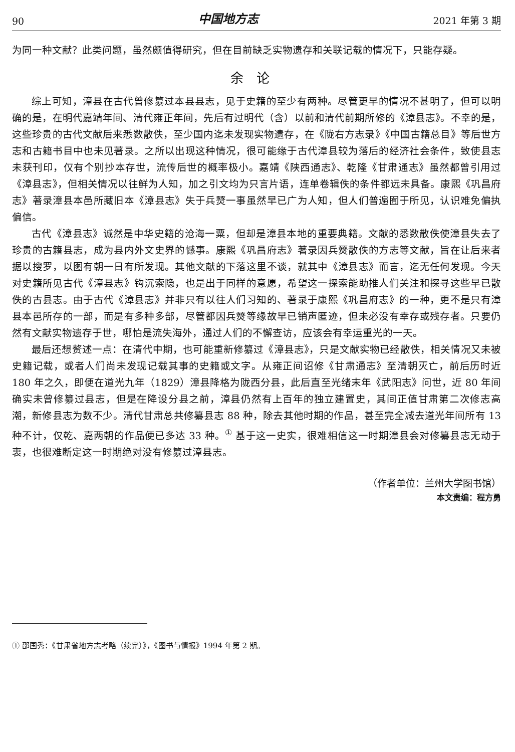90 中国地方志 2021 年第 3 期
为同一种文献？此类问题，虽然颇值得研究，但在目前缺乏实物遗存和关联记载的情况下，只能存疑。
余论
综上可知，漳县在古代曾修纂过本县县志，见于史籍的至少有两种。尽管更早的情况不甚明了，但可以明确的是，在明代嘉靖年间、清代雍正年间，先后有过明代（含）以前和清代前期所修的《漳县志》。不幸的是，这些珍贵的古代文献后来悉数散佚，至少国内迄未发现实物遗存，在《陇右方志录》《中国古籍总目》等后世方志和古籍书目中也未见著录。之所以出现这种情况，很可能缘于古代漳县较为落后的经济社会条件，致使县志未获刊印，仅有个别抄本存世，流传后世的概率极小。嘉靖《陕西通志》、乾隆《甘肃通志》虽然都曾引用过《漳县志》，但相关情况以往鲜为人知，加之引文均为只言片语，连单卷辑佚的条件都远未具备。康熙《巩昌府志》著录漳县本邑所藏旧本《漳县志》失于兵燹一事虽然早已广为人知，但人们普遍囿于所见，认识难免偏执偏信。
古代《漳县志》诚然是中华史籍的沧海一粟，但却是漳县本地的重要典籍。文献的悉数散佚使漳县失去了珍贵的古籍县志，成为县内外文史界的憾事。康熙《巩昌府志》著录因兵燹散佚的方志等文献，旨在让后来者据以搜罗，以图有朝一日有所发现。其他文献的下落这里不谈，就其中《漳县志》而言，迄无任何发现。今天对史籍所见古代《漳县志》钩沉索隐，也是出于同样的意愿，希望这一探索能助推人们关注和探寻这些早已散佚的古县志。由于古代《漳县志》并非只有以往人们习知的、著录于康熙《巩昌府志》的一种，更不是只有漳县本邑所存的一部，而是有多种多部，尽管都因兵燹等缘故早已销声匿迹，但未必没有幸存或残存者。只要仍然有文献实物遗存于世，哪怕是流失海外，通过人们的不懈查访，应该会有幸运重光的一天。
最后还想赘述一点：在清代中期，也可能重新修纂过《漳县志》，只是文献实物已经散佚，相关情况又未被史籍记载，或者人们尚未发现记载其事的史籍或文字。从雍正间诏修《甘肃通志》至清朝灭亡，前后历时近 180 年之久，即便在道光九年（1829）漳县降格为陇西分县，此后直至光绪末年《武阳志》问世，近 80 年间确实未曾修纂过县志，但是在降设分县之前，漳县仍然有上百年的独立建置史，其间正值甘肃第二次修志高潮，新修县志为数不少。清代甘肃总共修纂县志 88 种，除去其他时期的作品，甚至完全减去道光年间所有 13 种不计，仅乾、嘉两朝的作品便已多达 33 种。<sup>①</sup> 基于这一史实，很难相信这一时期漳县会对修纂县志无动于衷，也很难断定这一时期绝对没有修纂过漳县志。
（作者单位：兰州大学图书馆）
本文责编：程方勇
① 邵国秀：《甘肃省地方志考略（续完）》，《图书与情报》1994 年第 2 期。